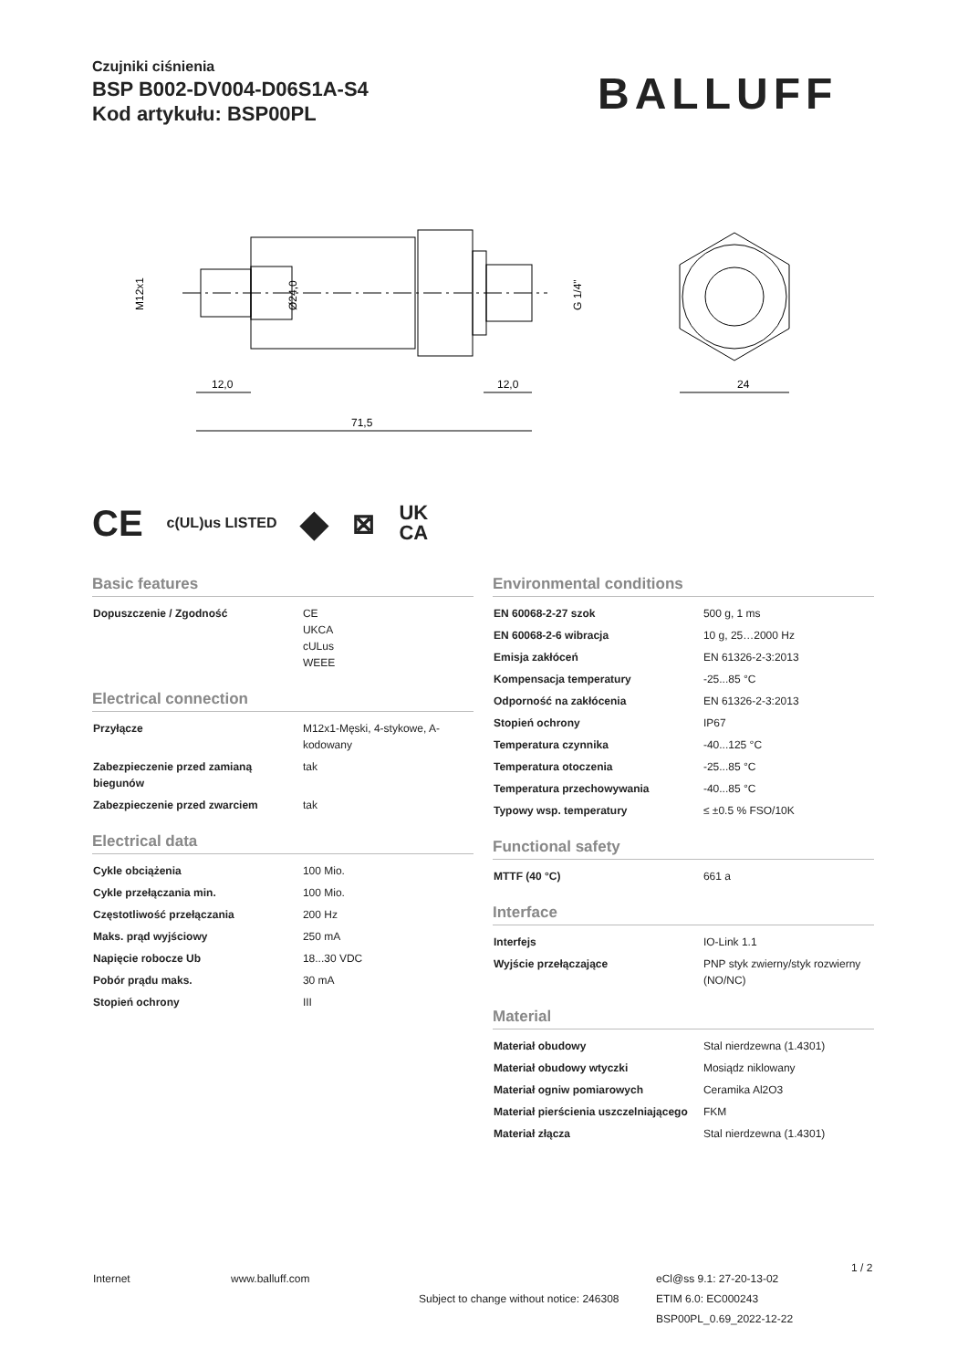Czujniki ciśnienia
BSP B002-DV004-D06S1A-S4
Kod artykułu: BSP00PL
BALLUFF
12,0
12,0
71,5
24
M12x1
Ø24,0
G 1/4"
CE c(UL)us LISTED ◆ ⊠ UK
CA
Basic features
| Dopuszczenie / Zgodność | CE UKCA cULus WEEE |
Electrical connection
| Przyłącze | M12x1-Męski, 4-stykowe, A-kodowany |
| Zabezpieczenie przed zamianą biegunów | tak |
| Zabezpieczenie przed zwarciem | tak |
Electrical data
| Cykle obciążenia | 100 Mio. |
| Cykle przełączania min. | 100 Mio. |
| Częstotliwość przełączania | 200 Hz |
| Maks. prąd wyjściowy | 250 mA |
| Napięcie robocze Ub | 18...30 VDC |
| Pobór prądu maks. | 30 mA |
| Stopień ochrony | III |
Environmental conditions
| EN 60068-2-27 szok | 500 g, 1 ms |
| EN 60068-2-6 wibracja | 10 g, 25…2000 Hz |
| Emisja zakłóceń | EN 61326-2-3:2013 |
| Kompensacja temperatury | -25...85 °C |
| Odporność na zakłócenia | EN 61326-2-3:2013 |
| Stopień ochrony | IP67 |
| Temperatura czynnika | -40...125 °C |
| Temperatura otoczenia | -25...85 °C |
| Temperatura przechowywania | -40...85 °C |
| Typowy wsp. temperatury | ≤ ±0.5 % FSO/10K |
Functional safety
| MTTF (40 °C) | 661 a |
Interface
| Interfejs | IO-Link 1.1 |
| Wyjście przełączające | PNP styk zwierny/styk rozwierny (NO/NC) |
Material
| Materiał obudowy | Stal nierdzewna (1.4301) |
| Materiał obudowy wtyczki | Mosiądz niklowany |
| Materiał ogniw pomiarowych | Ceramika Al2O3 |
| Materiał pierścienia uszczelniającego | FKM |
| Materiał złącza | Stal nierdzewna (1.4301) |
Internet www.balluff.com
Subject to change without notice: 246308
eCl@ss 9.1: 27-20-13-02
ETIM 6.0: EC000243
BSP00PL_0.69_2022-12-22
1 / 2